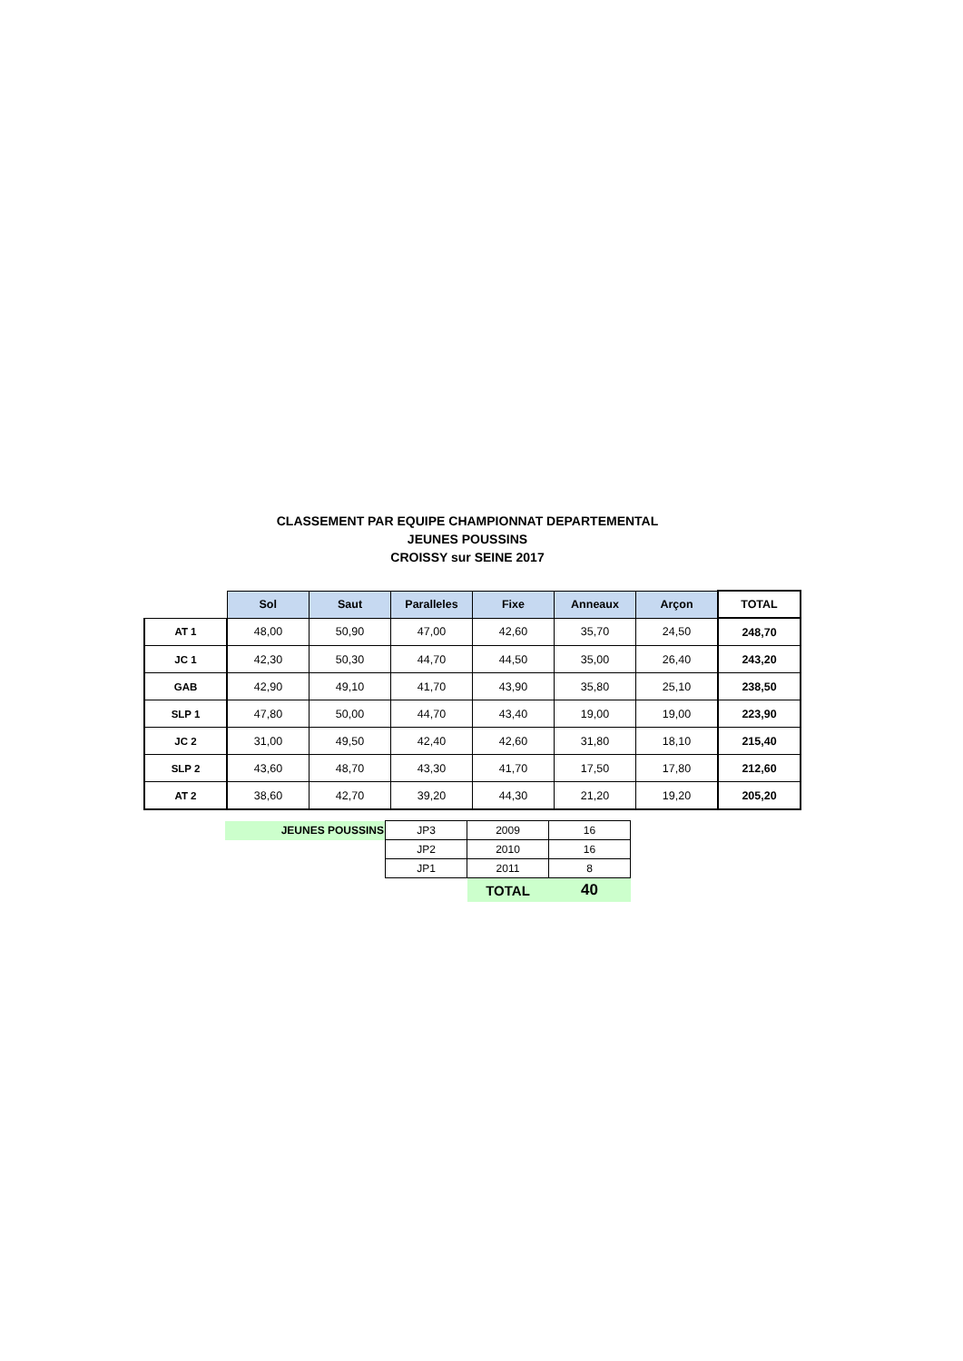CLASSEMENT PAR EQUIPE CHAMPIONNAT DEPARTEMENTAL
JEUNES POUSSINS
CROISSY sur SEINE 2017
| | Sol | Saut | Paralleles | Fixe | Anneaux | Arçon | TOTAL |
| AT 1 | 48,00 | 50,90 | 47,00 | 42,60 | 35,70 | 24,50 | 248,70 |
| JC 1 | 42,30 | 50,30 | 44,70 | 44,50 | 35,00 | 26,40 | 243,20 |
| GAB | 42,90 | 49,10 | 41,70 | 43,90 | 35,80 | 25,10 | 238,50 |
| SLP 1 | 47,80 | 50,00 | 44,70 | 43,40 | 19,00 | 19,00 | 223,90 |
| JC 2 | 31,00 | 49,50 | 42,40 | 42,60 | 31,80 | 18,10 | 215,40 |
| SLP 2 | 43,60 | 48,70 | 43,30 | 41,70 | 17,50 | 17,80 | 212,60 |
| AT 2 | 38,60 | 42,70 | 39,20 | 44,30 | 21,20 | 19,20 | 205,20 |
| JEUNES POUSSINS | JP3 | 2009 | 16 |
| | JP2 | 2010 | 16 |
| | JP1 | 2011 | 8 |
| | | TOTAL | 40 |